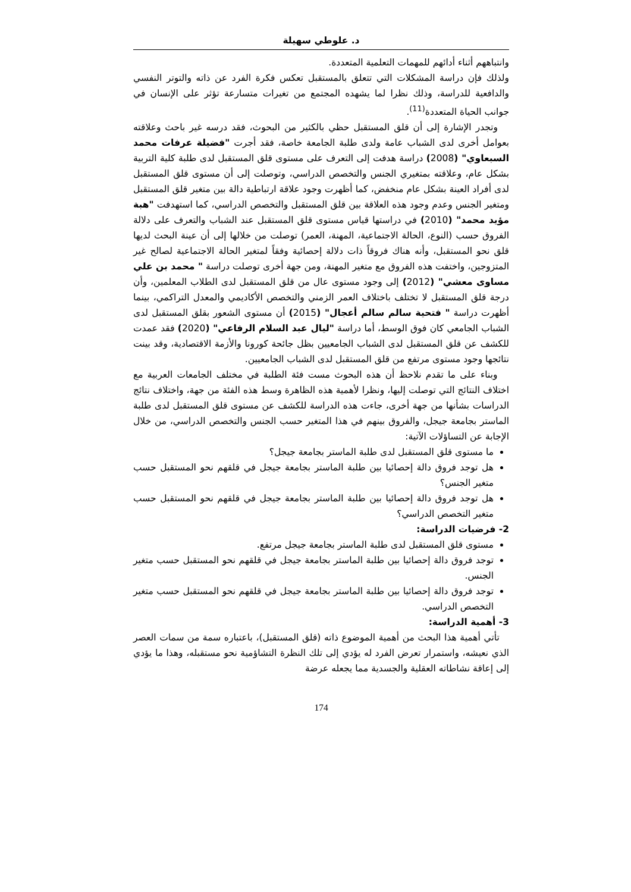د. علوطي سهيلة
وانتباههم أثناء أدائهم للمهمات التعلمية المتعددة.
ولذلك فإن دراسة المشكلات التي تتعلق بالمستقبل تعكس فكرة الفرد عن ذاته والتوتر النفسي والدافعية للدراسة، وذلك نظرا لما يشهده المجتمع من تغيرات متسارعة تؤثر على الإنسان في جوانب الحياة المتعددة<sup>(11)</sup>.
وتجدر الإشارة إلى أن قلق المستقبل حظي بالكثير من البحوث، فقد درسه غير باحث وعلاقته بعوامل أخرى لدى الشباب عامة ولدى طلبة الجامعة خاصة، فقد أجرت "فضيلة عرفات محمد السبعاوي" (2008) دراسة هدفت إلى التعرف على مستوى قلق المستقبل لدى طلبة كلية التربية بشكل عام، وعلاقته بمتغيري الجنس والتخصص الدراسي، وتوصلت إلى أن مستوى قلق المستقبل لدى أفراد العينة بشكل عام منخفض، كما أظهرت وجود علاقة ارتباطية دالة بين متغير قلق المستقبل ومتغير الجنس وعدم وجود هذه العلاقة بين قلق المستقبل والتخصص الدراسي، كما استهدفت "هبة مؤيد محمد" (2010) في دراستها قياس مستوى قلق المستقبل عند الشباب والتعرف على دلالة الفروق حسب (النوع، الحالة الاجتماعية، المهنة، العمر) توصلت من خلالها إلى أن عينة البحث لديها قلق نحو المستقبل، وأنه هناك فروقاً ذات دلالة إحصائية وفقاً لمتغير الحالة الاجتماعية لصالح غير المتزوجين، واختفت هذه الفروق مع متغير المهنة، ومن جهة أخرى توصلت دراسة " محمد بن علي مساوى معشي" (2012) إلى وجود مستوى عال من قلق المستقبل لدى الطلاب المعلمين، وأن درجة قلق المستقبل لا تختلف باختلاف العمر الزمني والتخصص الأكاديمي والمعدل التراكمي، بينما أظهرت دراسة " فتحية سالم سالم أعجال" (2015) أن مستوى الشعور بقلق المستقبل لدى الشباب الجامعي كان فوق الوسط، أما دراسة "ليال عبد السلام الرفاعي" (2020) فقد عمدت للكشف عن قلق المستقبل لدى الشباب الجامعيين بظل جائحة كورونا والأزمة الاقتصادية، وقد بينت نتائجها وجود مستوى مرتفع من قلق المستقبل لدى الشباب الجامعيين.
وبناء على ما تقدم نلاحظ أن هذه البحوث مست فئة الطلبة في مختلف الجامعات العربية مع اختلاف النتائج التي توصلت إليها، ونظرا لأهمية هذه الظاهرة وسط هذه الفئة من جهة، واختلاف نتائج الدراسات بشأنها من جهة أخرى، جاءت هذه الدراسة للكشف عن مستوى قلق المستقبل لدى طلبة الماستر بجامعة جيجل، والفروق بينهم في هذا المتغير حسب الجنس والتخصص الدراسي، من خلال الإجابة عن التساؤلات الآتية:
ما مستوى قلق المستقبل لدى طلبة الماستر بجامعة جيجل؟
هل توجد فروق دالة إحصائيا بين طلبة الماستر بجامعة جيجل في قلقهم نحو المستقبل حسب متغير الجنس؟
هل توجد فروق دالة إحصائيا بين طلبة الماستر بجامعة جيجل في قلقهم نحو المستقبل حسب متغير التخصص الدراسي؟
2- فرضيات الدراسة:
مستوى قلق المستقبل لدى طلبة الماستر بجامعة جيجل مرتفع.
توجد فروق دالة إحصائيا بين طلبة الماستر بجامعة جيجل في قلقهم نحو المستقبل حسب متغير الجنس.
توجد فروق دالة إحصائيا بين طلبة الماستر بجامعة جيجل في قلقهم نحو المستقبل حسب متغير التخصص الدراسي.
3- أهمية الدراسة:
تأتي أهمية هذا البحث من أهمية الموضوع ذاته (قلق المستقبل)، باعتباره سمة من سمات العصر الذي نعيشه، واستمرار تعرض الفرد له يؤدي إلى تلك النظرة التشاؤمية نحو مستقبله، وهذا ما يؤدي إلى إعاقة نشاطاته العقلية والجسدية مما يجعله عرضة
174